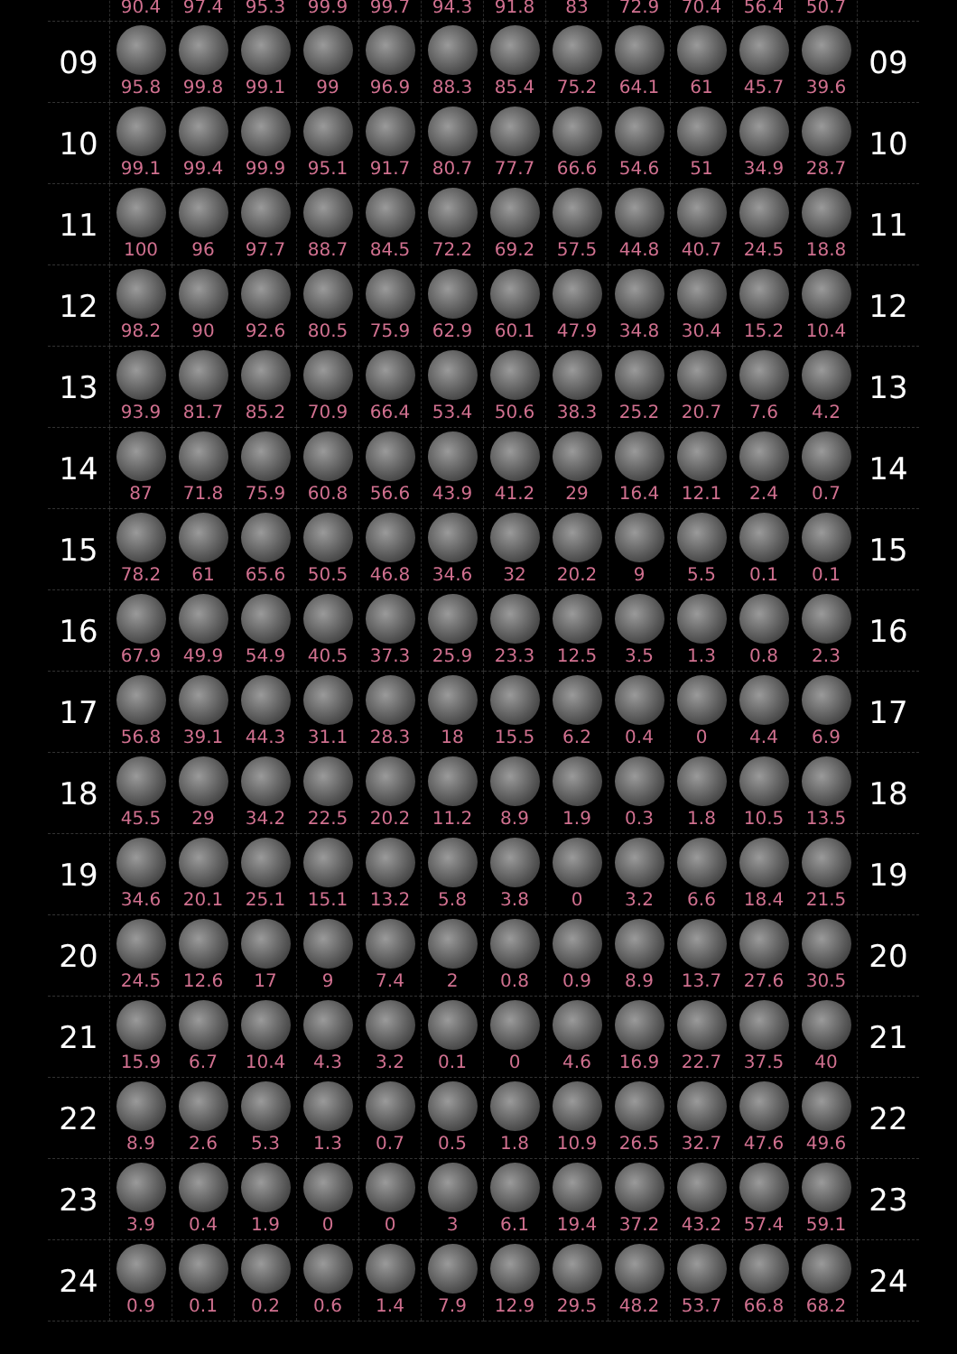| | 90.4 | 97.4 | 95.3 | 99.9 | 99.7 | 94.3 | 91.8 | 83 | 72.9 | 70.4 | 56.4 | 50.7 | |
| 09 | 95.8 | 99.8 | 99.1 | 99 | 96.9 | 88.3 | 85.4 | 75.2 | 64.1 | 61 | 45.7 | 39.6 | 09 |
| 10 | 99.1 | 99.4 | 99.9 | 95.1 | 91.7 | 80.7 | 77.7 | 66.6 | 54.6 | 51 | 34.9 | 28.7 | 10 |
| 11 | 100 | 96 | 97.7 | 88.7 | 84.5 | 72.2 | 69.2 | 57.5 | 44.8 | 40.7 | 24.5 | 18.8 | 11 |
| 12 | 98.2 | 90 | 92.6 | 80.5 | 75.9 | 62.9 | 60.1 | 47.9 | 34.8 | 30.4 | 15.2 | 10.4 | 12 |
| 13 | 93.9 | 81.7 | 85.2 | 70.9 | 66.4 | 53.4 | 50.6 | 38.3 | 25.2 | 20.7 | 7.6 | 4.2 | 13 |
| 14 | 87 | 71.8 | 75.9 | 60.8 | 56.6 | 43.9 | 41.2 | 29 | 16.4 | 12.1 | 2.4 | 0.7 | 14 |
| 15 | 78.2 | 61 | 65.6 | 50.5 | 46.8 | 34.6 | 32 | 20.2 | 9 | 5.5 | 0.1 | 0.1 | 15 |
| 16 | 67.9 | 49.9 | 54.9 | 40.5 | 37.3 | 25.9 | 23.3 | 12.5 | 3.5 | 1.3 | 0.8 | 2.3 | 16 |
| 17 | 56.8 | 39.1 | 44.3 | 31.1 | 28.3 | 18 | 15.5 | 6.2 | 0.4 | 0 | 4.4 | 6.9 | 17 |
| 18 | 45.5 | 29 | 34.2 | 22.5 | 20.2 | 11.2 | 8.9 | 1.9 | 0.3 | 1.8 | 10.5 | 13.5 | 18 |
| 19 | 34.6 | 20.1 | 25.1 | 15.1 | 13.2 | 5.8 | 3.8 | 0 | 3.2 | 6.6 | 18.4 | 21.5 | 19 |
| 20 | 24.5 | 12.6 | 17 | 9 | 7.4 | 2 | 0.8 | 0.9 | 8.9 | 13.7 | 27.6 | 30.5 | 20 |
| 21 | 15.9 | 6.7 | 10.4 | 4.3 | 3.2 | 0.1 | 0 | 4.6 | 16.9 | 22.7 | 37.5 | 40 | 21 |
| 22 | 8.9 | 2.6 | 5.3 | 1.3 | 0.7 | 0.5 | 1.8 | 10.9 | 26.5 | 32.7 | 47.6 | 49.6 | 22 |
| 23 | 3.9 | 0.4 | 1.9 | 0 | 0 | 3 | 6.1 | 19.4 | 37.2 | 43.2 | 57.4 | 59.1 | 23 |
| 24 | 0.9 | 0.1 | 0.2 | 0.6 | 1.4 | 7.9 | 12.9 | 29.5 | 48.2 | 53.7 | 66.8 | 68.2 | 24 |